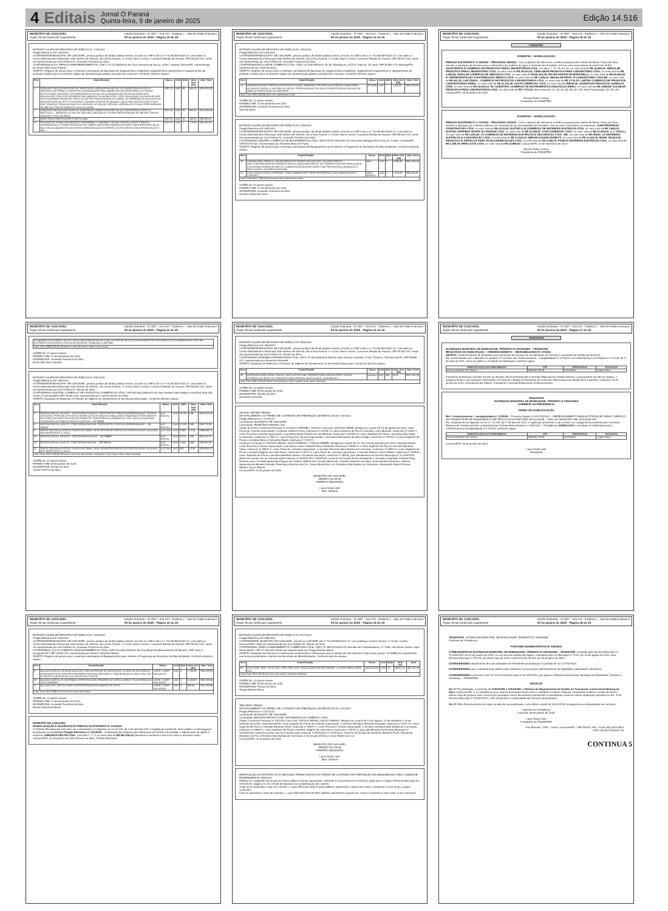4 Editais Jornal O Paraná
Quinta-feira, 9 de janeiro de 2025 Edição 14.516
MUNICÍPIO DE CASCAVEL
Órgão Oficial Certificado Digitalmente Edição Ordinária - Nº 4027 - Ano XVI - Caderno 1 - Atos do Poder Executivo
09 de janeiro de 2025 - Página 10 de 25
EXTRATO DA ATA DE REGISTRO DE PREÇOS N.º 779/2024
Pregão Eletrônico Nº 063/2024
CONTRATANTE:MUNICÍPIO DE CASCAVEL, pessoa jurídica de direito público interno, inscrito no CNPJ sob o n.º 76.208.867/0001-07, com sede no Centro Administrativo Municipal José Silvério de Oliveira, sito à Rua Paraná, n.º 5.000, Bairro Centro, Cascavel, Estado do Paraná, CEP 85.810-011, neste ato representado por seu Prefeito Sr. Leonaldo Paranhos da Silva.
CONTRATADA:B.A.D DEPIZOLI EMPREENDIMENTOS, CNPJ: 23.121.663/0001-60, Rua Germano de Souza, nº267, Joaquim Tavora/PR, representada por Bruno Alex Dias Depizoli.
OBJETO: Registro de preços para a eventual contratação de Aquisição de equipamentos mobiliários, equipamentos ergonômicos e equipamentos de proteção coletiva para os diversos órgãos da administração pública municipal de Cascavel. Conforme descrito abaixo:
| Item | Especificação | Marca | Unid | Qtde | Valor Unit (R$) | Valor Total |
| --- | --- | --- | --- | --- | --- | --- |
| 4 | ARQUIVO COM QUATRO GAVETAS. DESCRIÇÃO: ARQUIVO EM MDF DE ALTA RESISTÊNCIA FÍSICA E MECÂNICA DE FORMA A GARANTIR A DURABILIDADE PARA AMBIENTES DE ESCRITÓRIO. AS CHAPAS ESTRUTURAIS DEVERÃO TER ESPESSURA DE 20 MM. OS ACABAMENTOS RETOS DEVERÃO SER REALIZADOS COM FITAS DE BORDO MELAMÍNICAS NA MESMA COR, TIPO E QUALIDADE DA CHAPA DE MDF. OS PUXADORES SERÃO DO TIPO ALÇA EM PVC PARAFUSADAS AO TAMPO. AS CORREDIÇAS DAS GAVETAS DEVERÃO SER DO TIPO TELESCÓPICA. DEVERÁ CONTER NO MÍNIMO 4 (QUATRO) GAVETAS COM CHAVE QUE TRANQUE TODAS AS GAVETAS. MEDIDAS: ALTURA DE 1330 MM; LARGURA DE 470 MM; PROFUNDIDADE DE 480 MM. COR DO ARQUIVO: CINZA OU BEGE. | GEFLEX | UND | 68, | 650,00 | R$44.200,00 |
| 7 | ARQUIVO COM QUATRO GAVETAS. DESCRIÇÃO: ARQUIVO EM MDF DE ALTA RESISTÊNCIA FÍSICA E MECÂNICA ... MEDIDAS: ALTURA DE 1330 MM; LARGURA DE 470 MM; PROFUNDIDADE DE 480 MM. COR DO ARQUIVO: CINZA OU BEGE. | GEFLEX | UND | 22, | 650,00 | R$14.300,00 |
| 9 | MESA PARA COMPUTADOR (TERAPIA ABA) | GEFLEX | UND | 10, | 420,00 | R$4.200,00 |
| 11 | ESTAÇÃO DE TRABALHO MEDINDO 1400X600MM + 1400X600 X 750 MM, SENDO A PARTE FRONTAL ARREDONDADA E CONFECCIONADAS EM TAMPO ÚNICO SEM EMENDAS EM MDP COM ESPESSURA DE 25 MM COM ACABAMENTO NAS PARTES ARREDONDADAS EM PERFIL DE PVC (RETO) COM ESPESSURA DE 2 MM ... | GEFLEX | UND | 7, | 775,00 | R$5.425,00 |
MUNICÍPIO DE CASCAVEL
Órgão Oficial Certificado Digitalmente Edição Ordinária - Nº 4027 - Ano XVI - Caderno 1 - Atos do Poder Executivo
09 de janeiro de 2025 - Página 11 de 25
| ACABAMENTO EM PERFIL DE PVC RETO COM ESPESSURA DE 2 MM. AS PARTES METÁLICAS DEVERÃO TER TRATAMENTO ANTICORROSIVO E PINTURA ELETROSTÁTICA (EPÓXI). COR DA ESTAÇÃO DE TRABALHO: A DEFINIR |
| Valor Total: R$68.125,00 (Sessenta e oito mil,cento e vinte e cinco reais) |
VIGÊNCIA: 12 (doze) meses.
FIRMADO EM: 27 de dezembro de 2024.
ASSINATURA: Leonaldo Paranhos da Silva
Bruno Alex Dias Depizoli
EXTRATO DA ATA DE REGISTRO DE PREÇOS N.º 831/2024
Pregão Eletrônico Nº 069/2024
CONTRATANTE:MUNICÍPIO DE CASCAVEL, pessoa jurídica de direito público interno, inscrito no CNPJ sob o n.º 76.208.867/0001-07, com sede no Centro Administrativo Municipal José Silvério de Oliveira, sito à Rua Paraná, n.º 5.000, Bairro Centro, Cascavel, Estado do Paraná, CEP 85.810-011, neste ato representado por seu Prefeito Sr. Renato da Silva.
CONTRATADA: HIGIVITAL COMÉRCIO DE PRODUTOS COSMÉTICOS LTDA, CNPJ:53.405.255/0001-09, Rua Prefeito Dello Basilio Leal,nº500-Sala 205, Centro, Paracambi/RJ,CEP:26.600-000, representada por Carlos Fabrício da Silva.
OBJETO: Aquisição de Materiais e Produtos de Higiene em atendimento às Secretarias Municipais. Conforme descrito abaixo:
| Item | Especificação | Marca | Unid | Qtde | Valor Unit (R$) | Valor Total |
| --- | --- | --- | --- | --- | --- | --- |
| 3 | ESCOVA DENTAL INFANTIL - COM CERDAS MACIAS, CORTE RETO E PONTAS ARREDONDADAS. DEVERÁ ATENDER A PORTARIA Nº 97/SVS E RESOLUÇÃO Nº 10/ANVS. EMBALAGEM TRAZENDO EXTERNAMENTE OS DADOS DE IDENTIFICAÇÃO DO PRODUTO, PROCEDÊNCIA, NÚMERO DE LOTE, DATA DE VALIDADE. LOGOMARCA DA PREFEITURA DE CASCAVEL - BR 398861 | ALG DENTAL | UND | 19.125, | 0,65 | R$12.431,25 |
| 4 | ESCOVA DENTAL ADULTO - COM CERDAS MACIAS, CORTE RETO E PONTAS ARREDONDADAS ... BR 438150 | ALG DENTAL | UND | 13.200, | 0,66 | R$8.712,00 |
| 9 | PROTETOR SOLAR FPS 50, FRASCO DE 200ML. DEVE OFERECER PROTEÇÃO CONTRA RAIOS UVA/UVB E SER RESISTENTE À ÁGUA. | ALG SUN | UND | 2.889, | 13,39 | R$38.683,71 |
| 15 | ESCOVA DENTAL INFANTIL - COM CERDAS MACIAS ... BR 398861 | ALG DENTAL | UND | 6.375, | 0,65 | R$4.143,75 |
| 16 | ESCOVA DENTAL ADULTO - COM CERDAS MACIAS ... BR 438150 | ALG DENTAL | UND | 4.400, | 0,66 | R$2.904,00 |
| 21 | PROTETOR SOLAR FPS 50, FRASCO DE 200ML. DEVE OFERECER PROTEÇÃO CONTRA RAIOS UVA/UVB E SER RESISTENTE À ÁGUA. | ALG SUN | UND | 963, | 13,39 | R$12.894,57 |
| Valor Total: R$79.769,28 (Setenta e nove mil, setecentos e sessenta e nove reais, vinte e oito centavos) | | | | | | |
VIGÊNCIA: 12 (doze) meses.
FIRMADO EM: 08 de janeiro de 2025.
ASSINATURA: Renato da Silva
Carlos Fabrício da Silva
MUNICÍPIO DE CASCAVEL
Órgão Oficial Certificado Digitalmente Edição Ordinária - Nº 4027 - Ano XVI - Caderno 1 - Atos do Poder Executivo
09 de janeiro de 2025 - Página 12 de 25
EXTRATO DA ATA DE REGISTRO DE PREÇOS N.º 783/2024
Pregão Eletrônico Nº 083/2024
CONTRATANTE:MUNICÍPIO DE CASCAVEL, pessoa jurídica de direito público interno, inscrito no CNPJ sob o n.º 76.208.867/0001-07, com sede no Centro Administrativo Municipal José Silvério de Oliveira, sito à Rua Paraná, n.º 5.000, Bairro Centro, Cascavel, Estado do Paraná, CEP 85.810-011, neste ato representado por seu Prefeito Sr. Leonaldo Paranhos da Silva.
CONTRATADA: B.D.R COMERCIO DE EQUIPAMENTOS LTDA, CNPJ: 52.496.119/0001-09, Rua Marechal Mascarenhas de Moraes, nº88, Sala 4, Araçatuba/SP, CEP:16075-370, representada por Beatriz Debortoli Ribeiro.
OBJETO: Registro de preços para a eventual contratação de Equipamentos para Setores e Programas da Secretaria do Meio Ambiente. Conforme descrito abaixo:
| Item | Especificação | Marca | Unid | Qtde | Valor Unit (R$) | Valor Total |
| --- | --- | --- | --- | --- | --- | --- |
| 8 | BALANÇA DIGITAL DE BANCADA 50 KG COM DIVISÃO DE 5G DESCRIÇÃO: CLASSE DE EXATIDÃO III APROVADO PELO INMETRO CONFORME PORTARIA 236 DISPLAY COM 28 MM DE ALTURA COM 5 OU 6 DÍGITOS GABINETE EM AÇO INOXIDÁVEL POLIDO ... | LIDER / LIDER BALANÇAS | UND | 2, | 1.700,00 | R$3.400,00 |
| 10 | BALANÇA DIGITAL PLATAFORMA. ESPECIFICAÇÃO: PESAGEM DE 0,200 A 1.000KG. PLATAFORMA EM AÇO CARBONO ... | LIDER / LIDER BALANÇAS | UND | 1, | 9.100,00 | R$9.100,00 |
| 11 | BALANÇA PET DIGITAL PARA FILHOTES/PEQUENOS ANIMAIS ATÉ 25 KG ... | LIDER / LIDER BALANÇAS | UND | 2, | 650,00 | R$1.300,00 |
| Valor Total: R$ 13.800,00 (Treze mil e oitocentos reais) | | | | | | |
VIGÊNCIA: 12 (doze) meses.
FIRMADO EM: 27 de dezembro de 2024.
ASSINATURA: Leonaldo Paranhos da Silva
Beatriz Debortoli Ribeiro
MUNICÍPIO DE CASCAVEL
HOMOLOGAÇÃO E ADJUDICAÇÃO PREGÃO ELETRÔNICO Nº 131/2024
O Prefeito Municipal de Cascavel, em cumprimento ao disposto na Lei 14.133, de 1 de abril de 2021, e legislação pertinente, torna pública a homologação da licitação na modalidade Pregão Eletrônico nº 131/2024 - Contratação de empresa para fabricação de móveis sob medida, e adjudicação do objeto à empresa: URBANUS DECOR LTDA., nos lotes 1, 2, 3, no valor total de R$ 263.140,00 (duzentos e sessenta e três mil e cento e quarenta reais). Cascavel/PR, 02 de janeiro de 2025. Renato da Silva, Prefeito Municipal.
MUNICÍPIO DE CASCAVEL
Órgão Oficial Certificado Digitalmente Edição Ordinária - Nº 4027 - Ano XVI - Caderno 1 - Atos do Poder Executivo
09 de janeiro de 2025 - Página 13 de 25
EXTRATO DA ATA DE REGISTRO DE PREÇOS N.º 780/2024
Pregão Eletrônico Nº 063/2024
CONTRATANTE:MUNICÍPIO DE CASCAVEL, pessoa jurídica de direito público interno, inscrito no CNPJ sob o n.º 76.208.867/0001-07, com sede no Centro Administrativo Municipal José Silvério de Oliveira, sito à Rua Paraná, n.º 5.000, Bairro Centro, Cascavel, Estado do Paraná, CEP 85.810-011, neste ato representado por seu Prefeito Sr. Leonaldo Paranhos da Silva.
CONTRATADA:EXCLUSIVE COMERCIO LTDA, CNPJ: 47.034.949/0001-76, AV. Mandacaru, nº2123, Sala 05, Jd. Real, CEP:87080-773, Maringá/PR, representada por Sueli de Assis.
OBJETO: Registro de preços para a eventual contratação de Aquisição de equipamentos mobiliários, equipamentos ergonômicos e equipamentos de proteção coletiva para os diversos órgãos da administração pública municipal de Cascavel. Conforme descrito abaixo:
| Item | Especificação | Marca | Unid | Qtde | Valor Unit (R$) | Valor Total |
| --- | --- | --- | --- | --- | --- | --- |
| 14 | ARMÁRIO EM MDF HOSPITALAR.ESPECIFICAÇÃO: ARMÁRIO ALTO COM DUAS PORTAS; DIMENSÕES: ALTURA DE 210CM X LARGURA DE 110CM X PROFUNDIDADE DE 45CM; CONFECCIONADO EM MDF DE 18MM DE ESPESSURA NA COR BEGE ... | STIVARI | UND | 7, | 1.500,00 | R$10.500,00 |
| Valor Total: R$10.500,00 (Dez mil e quinhentos reais) | | | | | | |
VIGÊNCIA: 12 (doze) meses.
FIRMADO EM: 27 de dezembro de 2024.
ASSINATURA: Leonaldo Paranhos da Silva
Sueli de Assis
EXTRATO DA ATA DE REGISTRO DE PREÇOS N.º 789/2024
Pregão Eletrônico Nº 083/2024
CONTRATANTE:MUNICÍPIO DE CASCAVEL, pessoa jurídica de direito público interno, inscrito no CNPJ sob o n.º 76.208.867/0001-07, com sede no Centro Administrativo Municipal José Silvério de Oliveira, sito à Rua Paraná, n.º 5.000, Bairro Centro, Cascavel, Estado do Paraná, CEP 85.810-011, neste ato representado por seu Prefeito Sr. Leonaldo Paranhos da Silva.
CONTRATADA: MASTER COMERCIO DE EQUIPAMENTOS LTDA, CNPJ:18.472.961/0001-64, Rua João Bettega,nº513-Conj 18, Portão, Curitiba/PR, CEP:81070-000, representada por Rosilene Maria de Paulo.
OBJETO: Registro de preços para a eventual contratação de Equipamentos para Setores e Programas da Secretaria do Meio Ambiente. Conforme descrito abaixo:
| Item | Especificação | Marca | Unid | Qtde | Valor Unit (R$) | Valor Total |
| --- | --- | --- | --- | --- | --- | --- |
| 12 | CÂMARA FRIA VERTICAL: REVESTIMENTO EXTERNO EM AÇO INOX, QUATRO PORTAS INOX,CONTROLADOR ELETRÔNICO DIGITAL,INDICADOR DIGITAL DE TEMPERATURA PÉS REGULÁVEIS, CAPACIDADE MÍNIMA DE 900 LTS. ALIMENTAÇÃO,QUATRO NÍVEIS COM PRATELEIRAS ARAMADAS E REGULÁVEIS. 110V/220V(A DEFINIR). | frilux | UND | 2, | 5.995,00 | R$11.990,00 |
| 14 | CANIL GAIOLA DUPLO INFERIOR - COM CARRINHO PET SHOP DESCRIÇÃO: CANIL MODULAR DE 2 LUGARES ... | NOVA MÓVEIS | UND | 3, | 1.970,00 | R$5.910,00 |
| Valor Total: R$ 17.900,00 (Dezessete mil e novecentos reais) | | | | | | |
VIGÊNCIA: 12 (doze) meses.
FIRMADO EM: 27 de dezembro de 2024.
ASSINATURA: Leonaldo Paranhos da Silva
Rosilene Maria de Paulo
MUNICÍPIO DE CASCAVEL
Órgão Oficial Certificado Digitalmente Edição Ordinária - Nº 4027 - Ano XVI - Caderno 1 - Atos do Poder Executivo
09 de janeiro de 2025 - Página 14 de 25
EXTRATO DA ATA DE REGISTRO DE PREÇOS N.º 828/2024
Pregão Eletrônico Nº 069/2024
CONTRATANTE:MUNICÍPIO DE CASCAVEL, pessoa jurídica de direito público interno, inscrito no CNPJ sob o n.º 76.208.867/0001-07, com sede no Centro Administrativo Municipal José Silvério de Oliveira, sito à Rua Paraná, n.º 5.000, Bairro Centro, Cascavel, Estado do Paraná, CEP 85.810-011, neste ato representado por seu Prefeito Sr. Renato da Silva.
CONTRATADA: ADRIANE DISTRIBUIDORA LTDA, CNPJ: 57.600.606/0001-85,Rua João Horacio Laurindo, nº162, Pioneiro, Três Barras/PR, CEP:85486-021, representada por Antoninho Antonelli.
OBJETO: Aquisição de Materiais e Produtos de Higiene em atendimento às Secretarias Municipais. Conforme descrito abaixo:
| Item | Especificação | Marca | Unid | Qtde | Valor Unit (R$) | Valor Total |
| --- | --- | --- | --- | --- | --- | --- |
| 26 | DISPENSER PARA PAPEL TOALHA. EM PLÁSTICO ABS, PRÓPRIO PARA USO DE PAPEL TOALHA INTERFOLHAS 23X21 CM, POSSUIR TAMPA FRONTAL BASCULANTE, COR BRANCA ... | superpro | UND | 562, | 20,15 | R$11.324,30 |
| Valor Total: R$11.324,30 (Onze mil,trezentos e vinte e quatro reais, trinta centavos) | | | | | | |
VIGÊNCIA: 12 (doze) meses.
FIRMADO EM: 08 de janeiro de 2025.
ASSINATURA: Renato da Silva
Antoninho Antonelli
DÉCIMO SÉTIMO TERMO
APOSTILAMENTO DO TERMO DE CONTRATO DE PRESTAÇÃO DE SERVIÇOS N.º 167/2021
Pregão Eletrônico nº 171/2021
Contratante: MUNICÍPIO DE CASCAVEL
Contratada: TELEFÔNICA BRASIL S/A
Objeto do termo: Conforme Portarias nº 21/2024-COMPDEC, 15/2024-Casa Civil, 052/2024-SEMA, designa-se a partir de 13 de agosto de 2024, como Fiscal do Contrato supracitado, o servidor Roberto Parra, matrícula nº 34738-2 e como Suplente de Fiscal o servidor Leoni Marodin, matrícula nº 11851-1, como Fiscal do Contrato supracitado, a servidora Maria Patrícia Vaz de Miranda, matrícula nº 24185-3 e como Suplente de Fiscal a servidora Ana Paula Comassetto, matrícula nº 23872-1, como Fiscal do Contrato supracitado, a servidora Alessandra da Silva Delogo, matrícula nº 37926-1 e como Suplente de Fiscal a servidora Marcia Palandrini Maioli, matrícula nº 17429-1.
Conforme Portarias nº 115/2024-SESAU, 92/2024-SEASO, 172/2024-SEMED, designa-se a partir de 10, 16 e 19 de setembro de 2024, respectivamente, como Fiscal do Contrato supracitado, a servidora Luana Gabriela Piana Batistussi matrícula nº 36343-1 e como Suplente de Fiscal o servidor Eduardo Vieira, matrícula nº 35937-1, como Fiscal do Contrato supracitado, o servidor Deivisson Alex Batista da Conceição, matrícula nº 2859-1 e como Suplente de Fiscal o servidor Wagner da Costa Rosa, matrícula nº 24071-0, como Fiscal do Contrato supracitado, o servidor Adriano Cesar Ribeiro, matrícula nº 22516 e como Suplente de Fiscal o servidor Adenilson Bueno Conceição dos Anjos, matrícula nº 28349, para atendimento do Decreto Municipal nº 14.405/2018.
Ainda de acordo com as Comunicações Internas nº 6479/2024 e 7063/2024, exclui-se da função de fiscal/suplente, a servidora Jaqueline Cristiane Frey, Roberto parra, Danielle Aparecida Fogaça dos Santos, William de Carvalho Moreschi, Claudia Clemencia da Silva, Sonia Marliza Severnini, Silvana Aparecida de Almeida Dolinski, Rosemary Alcântara da Paz, Jonas Martins da Luz, Deivisson Alex Batista sa Conceição, Alessandro Raizer Passos, Adriano Cesar Ribeiro.
Cascavel/PR, 02 de janeiro de 2025
MUNICÍPIO DE CASCAVEL
RENATO DA SILVA
PREFEITO MUNICIPAL
Laura Rossi Leite
Matr. 19609-6
MUNICÍPIO DE CASCAVEL
Órgão Oficial Certificado Digitalmente Edição Ordinária - Nº 4027 - Ano XVI - Caderno 1 - Atos do Poder Executivo
09 de janeiro de 2025 - Página 15 de 25
EXTRATO DA ATA DE REGISTRO DE PREÇOS N.º 817/2024
Pregão Eletrônico Nº 086/2024
CONTRATANTE: MUNICÍPIO DE CASCAVEL, inscrito no CNPJ/MF sob nº 76.208.867/0001-07, com endereço na Rua Paraná, n.º 5.000, Centro, Cascavel/PR, neste ato representado por seu Prefeito Sr. Renato da Silva.
CONTRATADA: ZENIZ PLANEJAMENTOS COMERCIAIS LTDA, CNPJ 47.498.372/0001-53, Avenida dos Trabalhadores, n.º 1236, Vila Santa Cecilia, Volta Redonda/RJ, CEP 27.260-080. Neste ato representada por Thiago Martins Muniz.
OBJETO: Aquisição de fármacos e material de conservação e restauração para a divisão de vida silvestre e bem estar animal - DVSBEA em atendimento aos serviços prestados e setores da Secretaria de Meio Ambiente. Conforme descrito abaixo:
| Item | Especificação | Marca | Und | Qtde | Valor Unit | Total |
| --- | --- | --- | --- | --- | --- | --- |
| 63 | SÍLICA GEL 100% - SÍLICA GEL 100% COR: AZUL GRANULOMETRIA DOS GRÃOS: 4 A 8 MM EMBALAGEM: 1KG. | SAGUARAGI | UND | 10, | R$101,19 | R$1.011,90 |
| Valor Total: R$ 1.011,90 (um mil, onze reais e noventa centavos) | | | | | | |
VIGÊNCIA: 12 (doze) meses.
FIRMADO EM: 08 de janeiro de 2025.
ASSINATURA: Renato da Silva
Thiago Martins Muniz
TERCEIRO TERMO
APOSTILAMENTO DO TERMO DE CONTRATO DE PRESTAÇÃO DE SERVIÇOS N.º 072/2022
Pregão Eletrônico nº 021/2022
Contratante: MUNICÍPIO DE CASCAVEL
Contratada: MAPDATA TECNOLOGIA, INFORMÁTICA E COMÉRCIO LTDA
Objeto: Conforme Portarias nº 13/2024-Casa Civil, 119/2024-SESAU, 94/2024-SEASO, designa-se a partir de 13 de agosto, 12 de setembro e 16 de setembro de 2024, respectivamente, como suplente de Fiscal do Contrato supracitado, o servidor Henrique Wichoski Koupaka, matrícula nº 9222-01, como suplente de Fiscal, o servidor Eduardo Vieira, matrícula nº 35937-1, como Fiscal do Contrato supracitado, o servidor Deivisson Alex Batista da Conceição, matrícula nº 28593-1, como Suplente de Fiscal o servidor Wagner da costa Rosa, matrícula nº 24071-0, para atendimento do Decreto Municipal nº 14.405/2018; ainda de acordo com as Comunicações Internas nº 6529/2024 e 7075/2024, exclui-se da função de suplente: Marilene Frare, Rosemary Alcântara da Paz, Deivisson Alex Batista da Conceição, e da função de fiscal: Jonas Martins da Luz.
Cascavel/PR, 02 de janeiro de 2025
MUNICÍPIO DE CASCAVEL
RENATO DA SILVA
PREFEITO MUNICIPAL
Laura Rossi Leite
Matr. 19609-6
RETIFICAÇÃO DO EXTRATO E DO SEGUNDO TERMO ADITIVO AO TERMO DE CONTRATO DE PRESTAÇÃO DE OBRA/SERVIÇO NÃO COMUM DE ENGENHARIA Nº 058/2024
Retifica-se a seguinte informação do termo aditivo e extrato supracitado, referente à Concorrência nº 024/2023, publicado no Órgão Oficial do Município em 13/12/2024, página 21, em virtude de equívoco na contabilização dos valores:
Onde se lê: passando o valor do contrato (...) para R$ 6.504.159,04 (Seis milhões, quinhentos e quatro mil, cento e cinquenta e nove reais, e quatro centavos).
Leia-se: passando o valor do contrato (...) para R$ 6.504.159,08 (Seis milhões, quinhentos e quatro mil, cento e cinquenta e nove reais, e oito centavos).
MUNICÍPIO DE CASCAVEL
Órgão Oficial Certificado Digitalmente Edição Ordinária - Nº 4027 - Ano XVI - Caderno 1 - Atos do Poder Executivo
09 de janeiro de 2025 - Página 16 de 25
FUNDETEC
FUNDETEC - HOMOLOGAÇÃO
PREGÃO ELETRÔNICO nº 26/2024 – PROCESSO 38/2024 - Com o objetivo de selecionar a melhor proposta pelo critério de Menor Preço por Item, visando a aquisição de insumos para o laboratório de análises de água e alimentos da Fundetec, tem-se como vencedoras as empresas: A C L ASSISTÊNCIA E COMÉRCIO DE PRODUTOS PARA LABORATÓRIOS LTDA, nos itens 7, 74, 79, 80, 81, no valor total de R$ 14.660,16; AWKALAB PRODUTOS PARA LABORATÓRIO LTDA, no valor total de R$ 39.023,00; CIENLABOR PRODUTOS PARA LABORATÓRIO LTDA, no valor total de R$ 2.265,64; DINALAB COMÉRCIO DE SERVIÇOS LTDA, no valor total de R$ 69.324,38; FELIPE DANTAS ROMANCHELLI, no valor total de R$ 46.280,00; FL REPRESENTAÇÃO E DISTRIBUIÇÃO MÉDICA LTDA, no valor total de R$ 1.260,00; INDUSLAB PROD. P/ LABORATÓRIO LTDA ME, no valor total de R$ 611,35; LAB VISION - COMÉRCIO DE PRODUTOS LABORATORIAIS LTDA, no valor total de R$ 2.712,23; LABTEK COMÉRCIO DE PRODUTOS LABORATORIAIS EIRELI, no valor total de R$ 11.100,05; OGCP COMERCIAL LTDA, no valor total de R$539,40; QUIMAFLEX PRODUTOS QUÍMICOS LTDA, no valor total de R$ 16.000,00; RC SCIENTIFIC COMÉRCIO DE INSTRUMENTOS ANALÍTICOS EIRELI, no valor total de R$ 3.899,89; SOLABOR PRODUTOS PARA LABORATÓRIOS LTDA, no valor total de R$ 7.772,19. Itens Desertos: 11, 63, 64, 65, 66, 69 e 83. Itens Fracassados 26, 38 e 82. Cascavel/PR, 06 de janeiro de 2025.
Alcione Tadeu Gomes
Presidente da FUNDETEC
FUNDETEC - HOMOLOGAÇÃO
PREGÃO ELETRÔNICO nº 23/2024 – PROCESSO 33/2024 - Com o objetivo de selecionar a melhor proposta pelo critério de Menor Preço por Item, visando a aquisição de materiais elétricos em atendimento as necessidades da Fundetec, tem-se como vencedoras as empresas: CONSTRUFRIZZO CONSTRUCOES LTDA, no valor total de R$ 4.010,00; ELETRO LUZ COMERCIO DE MATERIAIS ELETRICOS LTDA, no valor total de R$ 1.694,00; ELETRO SUPRIMAT NORTE DO PARANÁ LTDA, no valor total de R$ 31.259,97; GCM COMERCIAL LTDA, no valor total de R$ 21.629,00; J. J. VITALLI, no valor total de R$ 1.223,50; JV COMERCIO DE MATERIAIS ELETRICOS E DECORACAO LTDA - ME, no valor total de R$ 359,90; LA MATERIAIS ELETRICOS E CONSTRUÇÃO LTDA, no valor total de R$ 17.238,10; MIRIAM SUZANA MORETTI, no valor total de R$ 11.500,00; MORK TELECOM PRODUTOS E SERVICOS PARA TELECOMUNICACOES LTDA, no valor total de R$ 3.082,75; PASETO MATERIAIS ELETRICOS LTDA, no valor total de R$ 1.356,75; RRW LICITA LTDA, no valor total de R$ 14.895,00. Cascavel/PR, 13 de dezembro de 2024.
Alcione Tadeu Gomes
Presidente da FUNDETEC
MUNICÍPIO DE CASCAVEL
Órgão Oficial Certificado Digitalmente Edição Ordinária - Nº 4027 - Ano XVI - Caderno 1 - Atos do Poder Executivo
09 de janeiro de 2025 - Página 17 de 25
TRANSITAR
AUTARQUIA MUNICIPAL DE MOBILIDADE, TRÂNSITO E CIDADANIA – TRANSITAR
RESULTADO DE HABILITAÇÃO – CREDENCIAMENTO – INEXIGIBILIDADE Nº 17/2024
OBJETO: Credenciamento de empresas para prestação de serviços de recolhimento de veículos e caçambas de entulho de terceiros.
Em conformidade com o disposto no subitem 3.1 do Aviso de Credenciamento – Inexigibilidade nº 17/2024 e em observância à Lei Federal n.º 14.133, de 1º de abril de 2021, torna-se público o resultado de habilitação conforme segue:
| IDENTIFICAÇÃO DO PROPONENTE | CPF | PROTOCOLO | SITUAÇÃO |
| --- | --- | --- | --- |
| EDNA ANDRADE DE SOUZA | 808.026.729-49 | 3.610/2024 | HABILITADA |
A presente publicação constitui resumo da decisão oficial proferida pela Comissão Especial de Credenciamento, a qual poderá ser lida na íntegra, a qualquer tempo e por qualquer interessado no Portal do Cidadão do Município de Cascavel: https://cascavel.atende.net (Licitações). Cascavel, 06 de janeiro de 2024. José Aparecido Ribeiro, Presidente Comissão Especial de Credenciamento.
TRANSITAR
AUTARQUIA MUNICIPAL DE MOBILIDADE, TRÂNSITO E CIDADANIA
GABINETE DA PRESIDÊNCIA
TERMO DE HOMOLOGAÇÃO
Ref.: Credenciamento – Inexigibilidade n.º 17/2024 – Processo Digital nº.143.214/2024 - CREDENCIAMENTO PARA AUTORIZAÇÃO PARA O SERVIÇO DE TRANSPORTE DE PASSAGEIROS EM VEÍCULOS AUTOMÓVEIS DE ALUGUEL - TÁXI, NO MUNICÍPIO DE CASCAVEL/PR.
Em cumprimento ao disposto na Lei n.º 14.133, de 1º de abril de 2021, e legislação pertinente, e de acordo com o julgamento proferido pela Comissão Especial de Credenciamento constituída pela Portaria Administrativa n.º 190/2024 – Presidência, HOMOLOGO o resultado da habilitação para o Credenciamento-Inexigibilidade nº 17/2024, conforme segue:
| IDENTIFICAÇÃO DO PROPONENTE | CPF | PROTOCOLO | SITUAÇÃO |
| --- | --- | --- | --- |
| EDNA ANDRADE DE SOUZA | 808.026.729-49 | 3.610/2024 | HABILITADA |
Cascavel/PR, 06 de janeiro de 2024.
Laura Rossi Leite
Presidente
MUNICÍPIO DE CASCAVEL
Órgão Oficial Certificado Digitalmente Edição Ordinária - Nº 4027 - Ano XVI - Caderno 1 - Atos do Poder Executivo
09 de janeiro de 2025 - Página 18 de 25
TRANSITAR AUTARQUIA MUNICIPAL DE MOBILIDADE, TRÂNSITO E CIDADANIA
Gabinete da Presidência
PORTARIA ADMINISTRATIVA Nº 005/2025
A PRESIDENTE DA AUTARQUIA MUNICIPAL DE MOBILIDADE, TRÂNSITO E CIDADANIA – TRANSITAR, nomeada pelo Decreto Municipal nº 19.146/2025, de 01 de janeiro de 2025, no uso de suas atribuições legais, conferidas pela Lei Municipal nº 7.021, de 19 de agosto de 2019, pelo Decreto Municipal nº 15.475, de 28 de maio de 2020 e pelo Decreto 15.541, de 08 de julho de 2020:
CONSIDERANDO afastamento de suas atividades de Presidente da Autarquia no período de 10 a 17/01/2025;
CONSIDERANDO que a administração pública deve obedecer aos princípios administrativos da legalidade, publicidade e eficiência;
CONSIDERANDO o previsto no Art. 6º do Decreto Municipal nº 15.475/2020, que aprova o Estatuto da Autarquia Municipal de Mobilidade, Trânsito e Cidadania – TRANSITAR:
RESOLVE
Art. 1º Fica delegada, no período de 10/01/2025 a 17/01/2025, à Diretora do Departamento de Gestão do Transporte, Larissa Karla Boeing da Silva, matrícula 381-1, a competência para assinar transações financeiras e contábeis, inclusive cheques, movimentar fundos e contas em banco, efetuar atos de pessoal, bem como firmar quaisquer outros documentos pertinentes e necessários e exercer outras atribuições previstas no Art. 4º do Decreto Municipal nº 15.541/2020, a fim de garantir a continuidade dos serviços da Autarquia.
Art. 2º. Esta Portaria entrará em vigor na data de sua publicação, com efeitos a partir de 10/01/2025, revogando-se as disposições em contrário.
Gabinete da Presidência
Cascavel, 08 de janeiro de 2025.
Laura Rossi Leite
Presidente da TRANSITAR
Rua Erechim, 1436 - Centro, Cascavel/PR - CEP 85.812-260 – Fone (45) 3026-0800
CNPJ 35.607.532/0001-76
CONTINUA 5